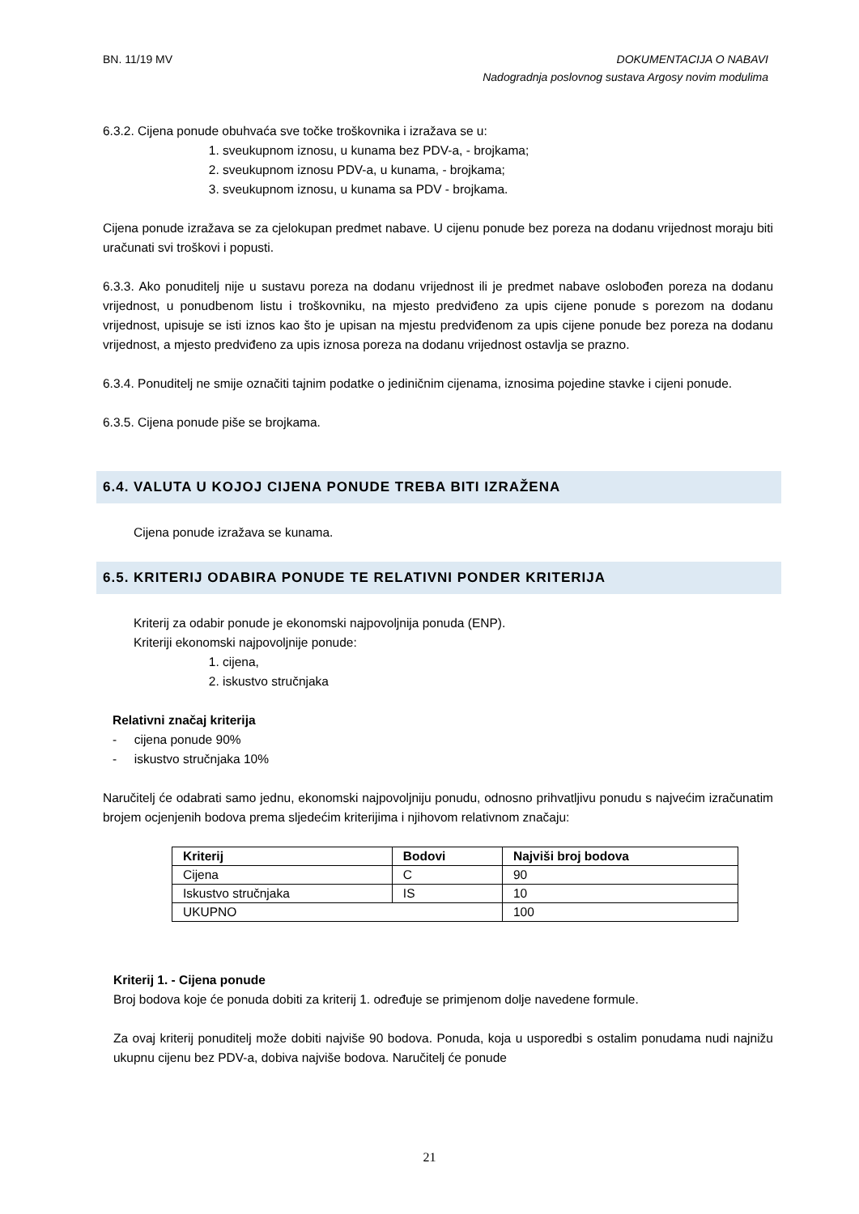BN. 11/19 MV
DOKUMENTACIJA O NABAVI
Nadogradnja poslovnog sustava Argosy novim modulima
6.3.2. Cijena ponude obuhvaća sve točke troškovnika i izražava se u:
1. sveukupnom iznosu, u kunama bez PDV-a, - brojkama;
2. sveukupnom iznosu PDV-a, u kunama, - brojkama;
3. sveukupnom iznosu, u kunama sa PDV - brojkama.
Cijena ponude izražava se za cjelokupan predmet nabave. U cijenu ponude bez poreza na dodanu vrijednost moraju biti uračunati svi troškovi i popusti.
6.3.3. Ako ponuditelj nije u sustavu poreza na dodanu vrijednost ili je predmet nabave oslobođen poreza na dodanu vrijednost, u ponudbenom listu i troškovniku, na mjesto predviđeno za upis cijene ponude s porezom na dodanu vrijednost, upisuje se isti iznos kao što je upisan na mjestu predviđenom za upis cijene ponude bez poreza na dodanu vrijednost, a mjesto predviđeno za upis iznosa poreza na dodanu vrijednost ostavlja se prazno.
6.3.4. Ponuditelj ne smije označiti tajnim podatke o jediničnim cijenama, iznosima pojedine stavke i cijeni ponude.
6.3.5. Cijena ponude piše se brojkama.
6.4. VALUTA U KOJOJ CIJENA PONUDE TREBA BITI IZRAŽENA
Cijena ponude izražava se kunama.
6.5. KRITERIJ ODABIRA PONUDE TE RELATIVNI PONDER KRITERIJA
Kriterij za odabir ponude je ekonomski najpovoljnija ponuda (ENP).
Kriteriji ekonomski najpovoljnije ponude:
1. cijena,
2. iskustvo stručnjaka
Relativni značaj kriterija
- cijena ponude 90%
- iskustvo stručnjaka 10%
Naručitelj će odabrati samo jednu, ekonomski najpovoljniju ponudu, odnosno prihvatljivu ponudu s najvećim izračunatim brojem ocjenjenih bodova prema sljedećim kriterijima i njihovom relativnom značaju:
| Kriterij | Bodovi | Najviši broj bodova |
| --- | --- | --- |
| Cijena | C | 90 |
| Iskustvo stručnjaka | IS | 10 |
| UKUPNO | | 100 |
Kriterij 1. - Cijena ponude
Broj bodova koje će ponuda dobiti za kriterij 1. određuje se primjenom dolje navedene formule.
Za ovaj kriterij ponuditelj može dobiti najviše 90 bodova. Ponuda, koja u usporedbi s ostalim ponudama nudi najnižu ukupnu cijenu bez PDV-a, dobiva najviše bodova. Naručitelj će ponude
21